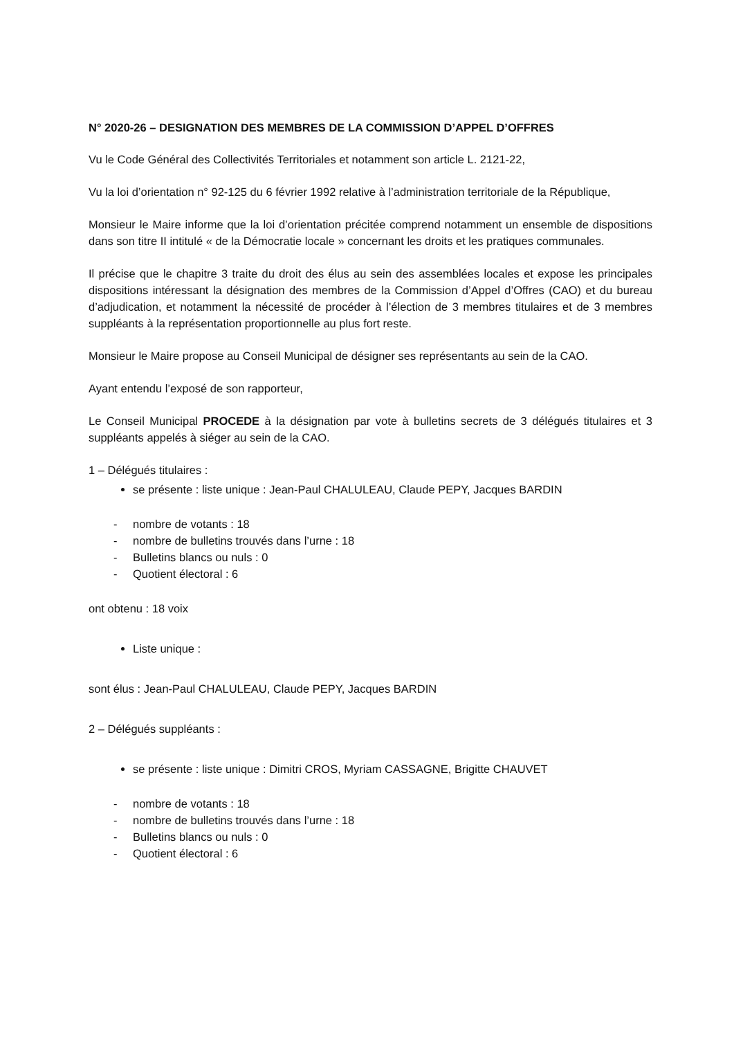N° 2020-26 – DESIGNATION DES MEMBRES DE LA COMMISSION D’APPEL D’OFFRES
Vu le Code Général des Collectivités Territoriales et notamment son article L. 2121-22,
Vu la loi d’orientation n° 92-125 du 6 février 1992 relative à l’administration territoriale de la République,
Monsieur le Maire informe que la loi d’orientation précitée comprend notamment un ensemble de dispositions dans son titre II intitulé « de la Démocratie locale » concernant les droits et les pratiques communales.
Il précise que le chapitre 3 traite du droit des élus au sein des assemblées locales et expose les principales dispositions intéressant la désignation des membres de la Commission d’Appel d’Offres (CAO) et du bureau d’adjudication, et notamment la nécessité de procéder à l’élection de 3 membres titulaires et de 3 membres suppléants à la représentation proportionnelle au plus fort reste.
Monsieur le Maire propose au Conseil Municipal de désigner ses représentants au sein de la CAO.
Ayant entendu l’exposé de son rapporteur,
Le Conseil Municipal PROCEDE à la désignation par vote à bulletins secrets de 3 délégués titulaires et 3 suppléants appelés à siéger au sein de la CAO.
1 – Délégués titulaires :
se présente : liste unique : Jean-Paul CHALULEAU, Claude PEPY, Jacques BARDIN
- nombre de votants : 18
- nombre de bulletins trouvés dans l’urne : 18
- Bulletins blancs ou nuls : 0
- Quotient électoral : 6
ont obtenu : 18 voix
Liste unique :
sont élus : Jean-Paul CHALULEAU, Claude PEPY, Jacques BARDIN
2 – Délégués suppléants :
se présente : liste unique : Dimitri CROS, Myriam CASSAGNE, Brigitte CHAUVET
- nombre de votants : 18
- nombre de bulletins trouvés dans l’urne : 18
- Bulletins blancs ou nuls : 0
- Quotient électoral : 6